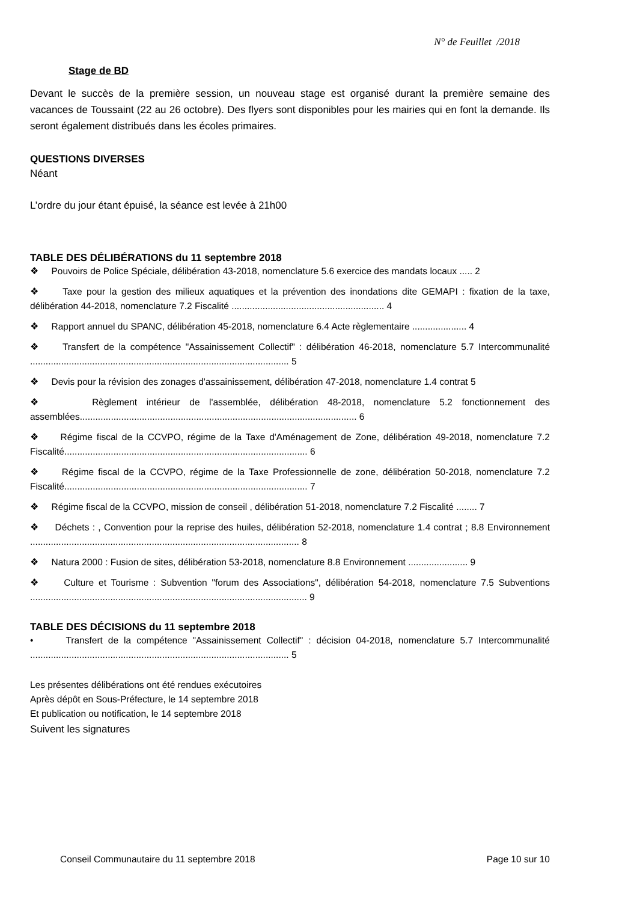N° de Feuillet /2018
Stage de BD
Devant le succès de la première session, un nouveau stage est organisé durant la première semaine des vacances de Toussaint (22 au 26 octobre). Des flyers sont disponibles pour les mairies qui en font la demande. Ils seront également distribués dans les écoles primaires.
QUESTIONS DIVERSES
Néant
L’ordre du jour étant épuisé, la séance est levée à 21h00
TABLE DES DÉLIBÉRATIONS du 11 septembre 2018
❖ Pouvoirs de Police Spéciale, délibération 43-2018, nomenclature 5.6 exercice des mandats locaux ..... 2
❖ Taxe pour la gestion des milieux aquatiques et la prévention des inondations dite GEMAPI : fixation de la taxe, délibération 44-2018, nomenclature 7.2 Fiscalité ........................................................... 4
❖ Rapport annuel du SPANC, délibération 45-2018, nomenclature 6.4 Acte règlementaire ..................... 4
❖ Transfert de la compétence "Assainissement Collectif" : délibération 46-2018, nomenclature 5.7 Intercommunalité .................................................................................................... 5
❖ Devis pour la révision des zonages d'assainissement, délibération 47-2018, nomenclature 1.4 contrat 5
❖ Règlement intérieur de l'assemblée, délibération 48-2018, nomenclature 5.2 fonctionnement des assemblées........................................................................................................... 6
❖ Régime fiscal de la CCVPO, régime de la Taxe d'Aménagement de Zone, délibération 49-2018, nomenclature 7.2 Fiscalité.............................................................................................. 6
❖ Régime fiscal de la CCVPO, régime de la Taxe Professionnelle de zone, délibération 50-2018, nomenclature 7.2 Fiscalité.............................................................................................. 7
❖ Régime fiscal de la CCVPO, mission de conseil , délibération 51-2018, nomenclature 7.2 Fiscalité ........ 7
❖ Déchets : , Convention pour la reprise des huiles, délibération 52-2018, nomenclature 1.4 contrat ; 8.8 Environnement ........................................................................................................ 8
❖ Natura 2000 : Fusion de sites, délibération 53-2018, nomenclature 8.8 Environnement ....................... 9
❖ Culture et Tourisme : Subvention "forum des Associations", délibération 54-2018, nomenclature 7.5 Subventions ........................................................................................................... 9
TABLE DES DÉCISIONS du 11 septembre 2018
• Transfert de la compétence "Assainissement Collectif" : décision 04-2018, nomenclature 5.7 Intercommunalité .................................................................................................... 5
Les présentes délibérations ont été rendues exécutoires
Après dépôt en Sous-Préfecture, le 14 septembre 2018
Et publication ou notification, le 14 septembre 2018
Suivent les signatures
Conseil Communautaire du 11 septembre 2018 Page 10 sur 10